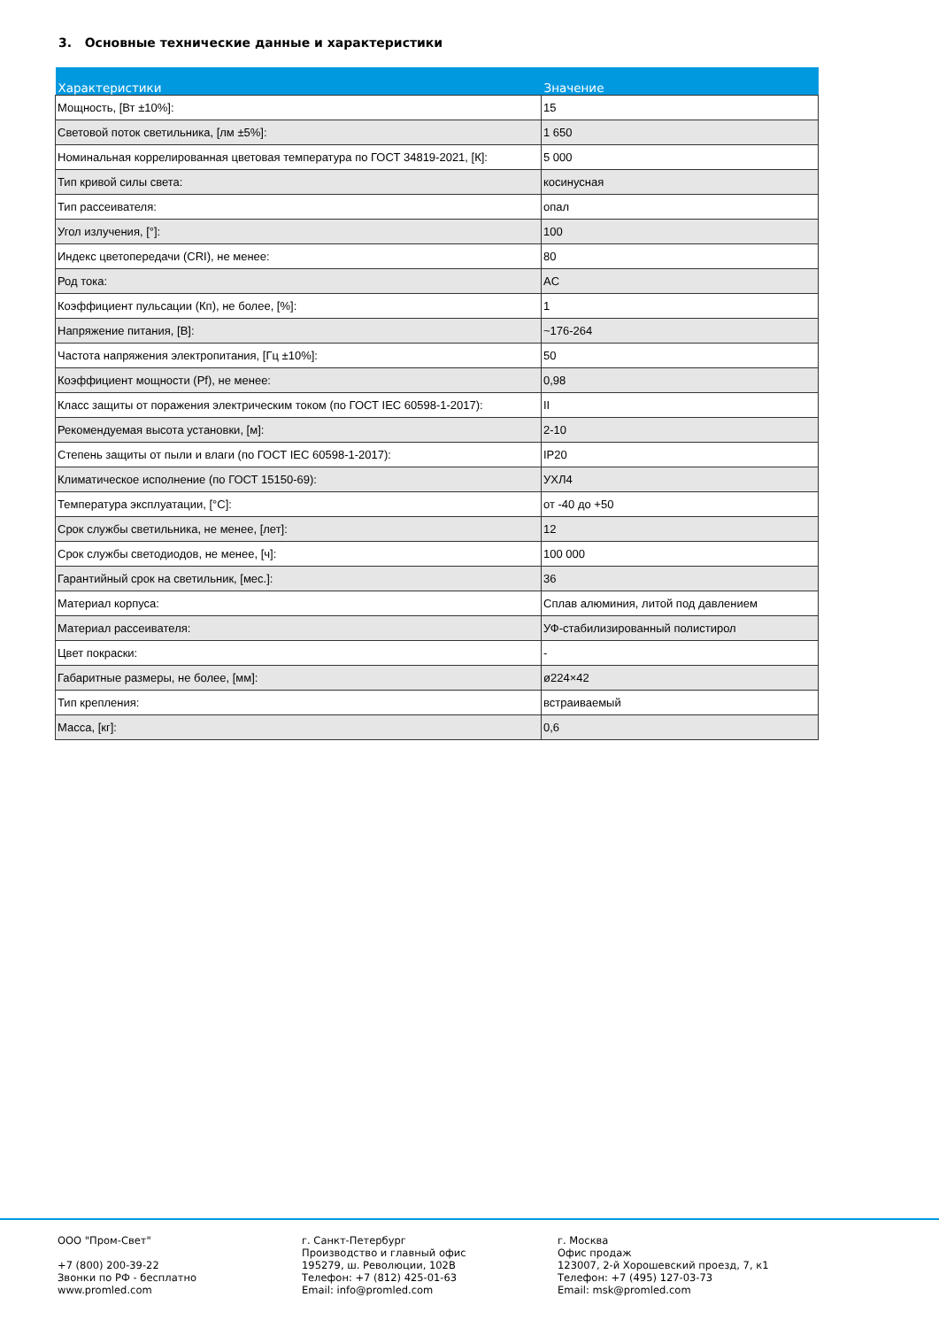3. Основные технические данные и характеристики
| Характеристики | Значение |
| --- | --- |
| Мощность, [Вт ±10%]: | 15 |
| Световой поток светильника, [лм ±5%]: | 1 650 |
| Номинальная коррелированная цветовая температура по ГОСТ 34819-2021, [К]: | 5 000 |
| Тип кривой силы света: | косинусная |
| Тип рассеивателя: | опал |
| Угол излучения, [°]: | 100 |
| Индекс цветопередачи (CRI), не менее: | 80 |
| Род тока: | AC |
| Коэффициент пульсации (Кп), не более, [%]: | 1 |
| Напряжение питания, [В]: | ~176-264 |
| Частота напряжения электропитания, [Гц ±10%]: | 50 |
| Коэффициент мощности (Pf), не менее: | 0,98 |
| Класс защиты от поражения электрическим током (по ГОСТ IEC 60598-1-2017): | II |
| Рекомендуемая высота установки, [м]: | 2-10 |
| Степень защиты от пыли и влаги (по ГОСТ IEC 60598-1-2017): | IP20 |
| Климатическое исполнение (по ГОСТ 15150-69): | УХЛ4 |
| Температура эксплуатации, [°С]: | от -40 до +50 |
| Срок службы светильника, не менее, [лет]: | 12 |
| Срок службы светодиодов, не менее, [ч]: | 100 000 |
| Гарантийный срок на светильник, [мес.]: | 36 |
| Материал корпуса: | Сплав алюминия, литой под давлением |
| Материал рассеивателя: | УФ-стабилизированный полистирол |
| Цвет покраски: | - |
| Габаритные размеры, не более, [мм]: | ø224×42 |
| Тип крепления: | встраиваемый |
| Масса, [кг]: | 0,6 |
ООО "Пром-Свет" +7 (800) 200-39-22 Звонки по РФ - бесплатно www.promled.com
г. Санкт-Петербург Производство и главный офис 195279, ш. Революции, 102В Телефон: +7 (812) 425-01-63 Email: info@promled.com
г. Москва Офис продаж 123007, 2-й Хорошевский проезд, 7, к1 Телефон: +7 (495) 127-03-73 Email: msk@promled.com